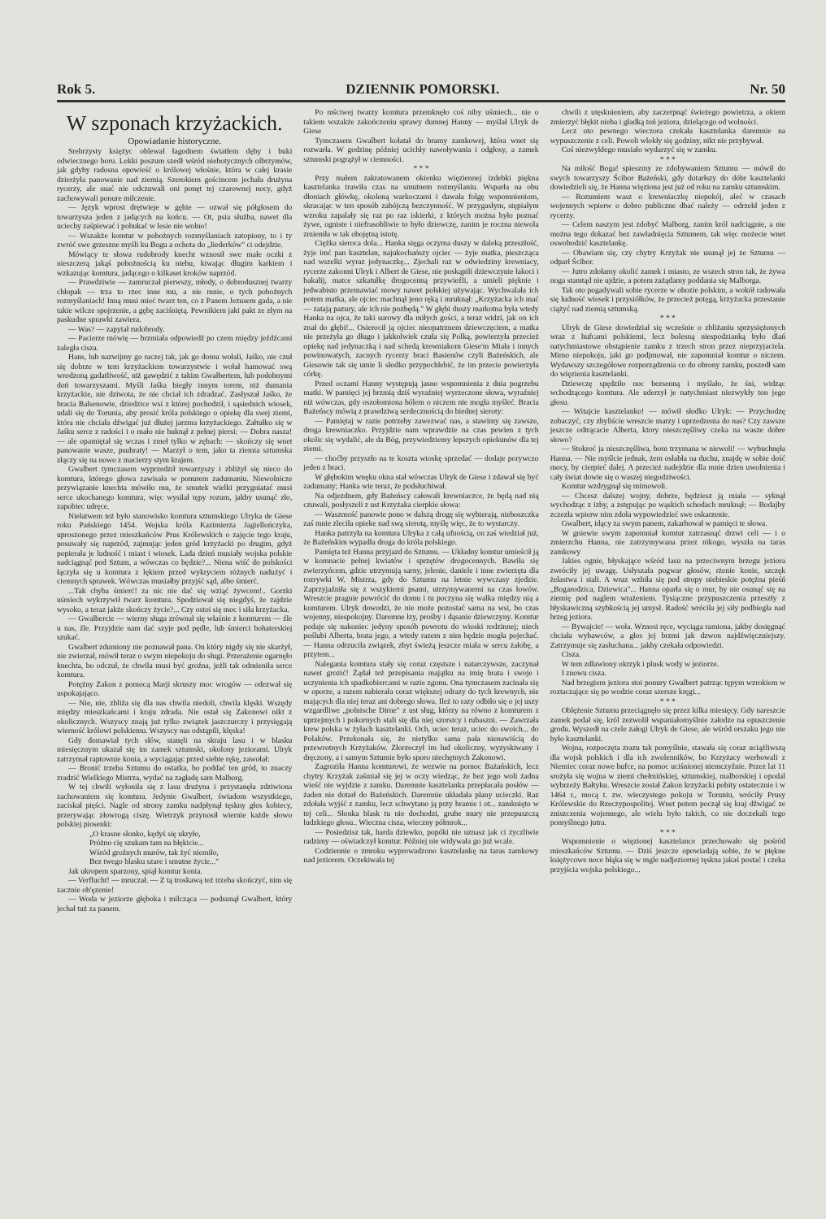Rok 5. DZIENNIK POMORSKI. Nr. 50
W szponach krzyżackich.
Opowiadanie historyczne.
Srebrzysty księżyc oblewał łagodnem światłem dęby i buki odwiecznego boru. Lekki poszum szedł wśród niebotycznych olbrzymów, jak gdyby radosna opowieść o królowej włośnie, która w całej krasie dzierżyła panowanie nad ziemią. Szerokiem gościncem jechała drużyna rycerzy, ale snać nie odczuwali oni ponęt tej czarownej nocy, gdyż zachowywali ponure milczenie.
— Język wprost drętwieje w gębie — ozwał się półgłosem do towarzysza jeden z jadących na końcu. — Ot, psia służba, nawet dla uciechy zaśpiewać i pohukać w lesie nie wolno!
— Wszakże komtur w pobożnych rozmyślaniach zatopiony, to i ty zwróć swe grzeszne myśli ku Bogu a ochota do „liederków" ci odejdzie.
Mówiący te słowa rudobrody knecht wznosił swe małe oczki z nieszczerą jakąś pobożnością ku niebu, kiwając długim karkiem i wzkazując komtura, jadącego o kilkaset kroków naprzód.
— Prawdziwie — zamruczał pierwszy, młody, o dobrodusznej twarzy chłopak — trza to rzec inne mu, a nie mnie, o tych pobożnych rozmyślaniach! Inną musi mieć twarz ten, co z Panem Jezusem gada, a nie takie wilcze spojrzenie, a gębę zaciśniętą. Pewnikiem jaki pakt ze złym na paskudne sprawki zawiera.
— Was? — zapytał rudobrody.
— Pacierze mówię — brzmiała odpowiedź po czem między jeźdźcami zaległa cisza.
Hans, lub nazwijmy go raczej tak, jak go domu wołali, Jaśko, nie czuł się dobrze w tem krzyżackiem towarzystwie i wołał hamować swą wrodzoną gadatliwość, niż gawędzić z takim Gwałbertem, lub podobnymi doń towarzyszami. Myśli Jaśka biegły innym torem, niż dumania krzyżackie, nie dziwota, że nie chciał ich zdradzać. Zasłyszał Jaśko, że bracia Balsenowie, dziedzice wsi z której pochodził, i sąsiednich wiosek, udali się do Torunia, aby prosić króla polskiego o opiekę dla swej ziemi, która nie chciała dźwigać już dłużej jarzma krzyżackiego. Załtułko się w Jaśku serce z radości i o mało nie huknął z pełnej piersi: — Dobra nasza! — ale opamiętał się wczas i zmeł tylko w zębach: — skończy się wnet panowanie wasze, psubraty! — Marzył o tem, jako ta ziemia sztumska złączy się na nowo z macierzy stym krajem.
Gwalbert tymczasem wyprzedził towarzyszy i zbliżył się nieco do komtura, którego głowa zawisała w ponurem zadumaniu. Niewolnicze przywiązanie knechta mówiło mu, że smutek wielki przygniatać musi serce ukochanego komtura, więc wysilał tępy rozum, jakby usunąć zło, zapobiec udręce.
Niełatwem też było stanowisko komtura sztumskiego Ulryka de Giese roku Pańskiego 1454. Wojska króla Kazimierza Jagiellończyka, uproszonego przez mieszkańców Prus Królewskich o zajęcie tego kraju, posuwały się naprzód, zajmując jeden gród krzyżacki po drugim, gdyż popierała je ludność i miast i wiosek. Lada dzień musiały wojska polskie nadciągnąć pod Sztum, a wówczas co będzie?... Niena wiść do polskości łączyła się u komtura z lękiem przed wykryciem różnych nadużyć i ciemnych sprawek. Wówczas musiałby przyjść sąd, albo śmierć.
...Tak chyba śmierć! za nic nie dać się wziąć żywcem!.. Gorzki uśmiech wykrzywił twarz komtura. Spodziewał się niegdyś, że zajdzie wysoko, a teraz jakże skończy życie?... Czy ostoi się moc i siła krzyżacka.
— Gwalbercie — wierny sługa zrównał się właśnie z komturem — źle u nas, źle. Przyjdzie nam dać szyje pod pędle, lub śmierci bohaterskiej szukać.
Gwalbert zdumiony nie poznawał pana. On który nigdy się nie skarżył, nie zwierzał, mówił teraz o swym niepokoju do sługi. Przerażenie ogarnęło knechta, bo odczuł, że chwila musi być groźna, jeżli tak odmieniła serce komtura.
Potężny Zakon z pomocą Marji skruszy moc wrogów — odezwał się uspokajająco.
— Nie, nie, zbliża się dla nas chwila niedoli, chwila klęski. Wszędy między mieszkańcami i kraju zdrada. Nie ostał się Zakonowi nikt z okolicznych. Wszyscy znają już tylko związek jaszczurczy i przysięgają wierność królowi polskiemu. Wszyscy nas odstąpili, klęska!
Gdy domawiał tych słów, stanęli na skraju lasu i w blasku miesięcznym ukazał się im zamek sztumski, okolony jeziorami. Ulryk zatrzymał raptownie konia, a wyciągając przed siebie rękę, zawołał:
— Bronić trzeba Sztumu do ostatka, bo poddać ten gród, to znaczy zradzić Wielkiego Mistrza, wydać na zagładę sam Malborg.
W tej chwili wyłoniła się z lasu drużyna i przystanęła zdziwiona zachowaniem się komtura. Jedynie Gwalbert, świadom wszystkiego, zaciskał pięści. Nagle od strony zamku nadpłynął tęskny głos kobiecy, przerywając złowrogą ciszę. Wietrzyk przynosił wiernie każde słowo polskiej piosenki:
„O krasne słonko, kędyś się ukryło,
Próżno cię szukam tam na błękicie...
Wśród groźnych murów, tak żyć niemiło,
Bez twego blasku szare i smutne życie..."
Jak ukropem sparzony, spiął komtur konia.
— Verflucht! — mruczał. — Z tą troskawą też trzeba skończyć, nim się zacznie ob'ęzenie!
— Woda w jeziorze głęboka i milcząca — podsunął Gwalbert, który jechał tuż za panem.
Po mściwej twarzy komtura przemknęło coś niby uśmiech... nie o takiem wszakże zakończeniu sprawy dumnej Hanny — myślał Ulryk de Giese
Tymczasem Gwalbert kołatał do bramy zamkowej, która wnet się rozwarła. W godzinę później ucichły nawoływania i odgłosy, a zamek sztumski pogrążył w ciemności.
* * *
Przy małem zakratowanem okienku więziennej izdebki piękna kasztelanka trawiła czas na smutnem rozmyślaniu. Wsparła na obu dłoniach główkę, okoloną warkoczami i dawała folgę wspomnieniom, skracając w ten sposób zabójczą bezczynność. W przygasłym, stępiałym wzroku zapalały się raz po raz iskierki, z których można było poznać żywe, ogniste i niefrasobliwie to było dziewczę, zanim je roczna niewola zmieniła w tak obojętną istotę.
Ciężka sieroca dola... Hanka sięga oczyma duszy w daleką przeszłość, żyje imć pan kasztelan, najukochańszy ojciec — żyje matka, pieszcząca nad wszelki wyraz jedynaczkę... Zjechali raz w odwiedziny krewniacy, rycerze zakonni Ulryk i Albert de Giese, nie poskąpili dziewczynie łakoci i bakalij, matce szkatułkę drogocenną przywieźli, a umieli pięknie i jedwabisto przemawiać mowy nawet polskiej używając. Wychwalała ich potem matka, ale ojciec machnął jeno ręką i mruknął: „Krzyżacka ich mać — zatają pazury, ale ich nie pozbędą." W głębi duszy markotna była wtedy Hanka na ojca, że taki surowy dla miłych gości, a teraz widzi, jak on ich znał do głębi!... Osierocił ją ojciec nieopatrznem dziewczęciem, a matka nie przeżyła go długo i jakkolwiek czuła się Polką, powierzyła przecież opiekę nad jedynaczką i nad schedą krewniakom Giese'm Miała i innych powinowatych, zacnych rycerzy braci Basienów czyli Bażeńskich, ale Giesowie tak się umie li słodko przypochlebić, że im przecie powierzyła córkę.
Przed oczami Hanny występują jasno wspomnienia z dnia pogrzebu matki. W pamięci jej brzmią dziś wyraźniej wyrzeczone słowa, wyraźniej niż wówczas, gdy oszołomiona bólem o niczem nie mogła myśleć. Bracia Bażeńscy mówią z prawdziwą serdecznością do biednej sieroty:
— Pamiętaj w razie potrzeby zawezwać nas, a stawimy się zawsze, droga krewniaczko. Przyjdzie nam wprawdzie na czas pewien z tych okolic się wydalić, ale da Bóg, przywiedziemy lepszych opiekunów dla tej ziemi.
— choćby przyszło na te koszta wioskę sprzedać — dodaje porywczo jeden z braci.
W głębokim wnęku okna stał wówczas Ulryk de Giese i zdawał się być zadumany; Hanka wie teraz, że podsłuchiwał.
Na odjezdnem, gdy Bażeńscy całowali krewniaczce, że będą nad nią czuwali, posłyszeli z ust Krzyżaka cierpkie słowa:
— Waszmość panowie pono w dalszą drogę się wybierają, nieboszczka zaś mnie zleciła opieke nad swą sierotą, myślę więc, że to wystarczy.
Hanka patrzyła na komtura Ulryka z całą ufnością, on zaś wiedział już, że Bażeńskim wypadła droga do króla polskiego.
Pamięta też Hanna przyjazd do Sztumu. — Układny komtur umieścił ją w komnacie pełnej kwiatów i sprzętów drogocennych. Bawiła się zwierzyńcem, gdzie utrzymują sarny, jelenie, daniele i inne zwierzęta dla rozrywki W. Mistrza, gdy do Sztumu na letnie wywczasy zjedzie. Zaprzyjaźniła się z wszykiemi psami, utrzymywanemi na czas łowów. Wreszcie pragnie powrócić do domu i tu poczyna się walka między nią a komturem. Ulryk dowodzi, że nie może pozostać sama na wsi, bo czas wojenny, niespokojny. Daremne łzy, prośby i dąsanie dziewczyny. Komtur podaje się nakoniec jedyny sposób powrotu do wioski rodzinnej; niech poślubi Alberta, brata jego, a wtedy razem z nim będzie mogła pojechać. — Hanna odrzuciła związek, zbyt świeżą jeszcze miała w sercu żałobę, a przytem...
Nalegania komtura stały się coraz częstsze i natarczywsze, zaczynał nawet grozić! Żądał też przepisania majątku na imię brata i swoje i uczynienia ich spadkobiercami w razie zgonu. Ona tymczasem zacinała się w oporze, a razem nabierała coraz większej odrazy do tych krewnych, nie mających dla niej teraz ani dobrego słowa. Ileż to razy odbiło się o jej uszy wzgardliwe „polnische Dirne" z ust sług, którzy na równo z komturem z uprzejmych i pokornych stali się dla niej szorstcy i rubaszni. — Zawrzała krew polska w żyłach kasztelanki. Och, uciec teraz, uciec do swoich... do Polaków. Przekonała się, że nietylko sama pała nienawiścią do przewrotnych Krzyżaków. Złorzeczył im lud okoliczny, wyzyskiwany i dręczony, a i samym Sztumie było sporo niechętnych Zakonowi.
Zagroziła Hanna komturowi, że wezwie na pomoc Bażańskich, lecz chytry Krzyżak zaśmiał się jej w oczy wiedząc, że bez jego woli żadna wieść nie wyjdzie z zamku. Daremnie kasztelanka przepłacała posłów — żaden nie dotarł do Bażeńskich. Daremnie układała plany ucieczki. Raz zdołała wyjść z zamku, lecz schwytano ją przy bramie i ot... zamknięto w tej celi... Słonka blask tu nie dochodzi, grube mury nie przepuszczą ludzkiego głosu.. Wieczna cisza, wieczny półmrok...
— Posiedzisz tak, harda dziewko, popóki nie uznasz jak ci życzliwie radzimy — oświadczył komtur. Później nie widywała go już wcale.
Codziennie o zmroku wyprowadzono kasztelankę na taras zamkowy nad jeziorem. Oczekiwała tej
chwili z utęsknieniem, aby zaczerpnąć świeżego powietrza, a okiem zmierzyć błękit nieba i gładką toń jeziora, dzielącego od wolności.
Lecz oto pewnego wieczora czekała kasztelanka daremnie na wypuszczenie z celi. Powoli wlokły się godziny, nikt nie przybywał.
Coś niezwykłego musiało wydarzyć się w zamku.
* * *
Na miłość Boga! spieszmy ze zdobywaniem Sztumu — mówił do swych towarzyszy Ścibor Bażeński, gdy dotarłszy do dóbr kasztelanki dowiedzieli się, że Hanna więziona jest już od roku na zamku sztumskim.
— Rozumiem wasz o krewniaczkę niepokój, aleć w czasach wojennych wpierw o dobro publiczne dbać należy — odrzekł jeden z rycerzy.
— Celem naszym jest zdobyć Malborg, zanim król nadciągnie, a nie można tego dokazać bez zawładnięcia Sztumem, tak więc możecie wnet oswobodzić kasztelankę.
— Obawiam się, czy chytry Krzyżak nie usunął jej ze Sztumu — odparł Ścibor.
— Jutro zdołamy okolić zamek i miasto, ze wszech stron tak, że żywa noga stamtąd nie ujdzie, a potem zażądamy poddania się Malborga.
Tak oto pogadywali sobie rycerze w obozie polskim, a wokół radowała się ludność wiosek i przysiółków, że przecież potęgą, krzyżacka przestanie ciążyć nad ziemią sztumską.
* * *
Ulryk de Giese dowiedział się wcześnie o zbliżaniu sprzysiężonych wraz z hufcami polskiemi, lecz bolesną niespodzianką było dlań natychmiastowe obstąpienie zamku z trzech stron przez nieprzyjaciela. Mimo niepokoju, jaki go podjmował, nie zapomniał komtur o niczem. Wydawszy szczegółowe rozporządzenia co do obrony zamku, poszedł sam do więzienia kasztelanki.
Dziewczę spędziło noc bezsenną i myślało, że śni, widząc wchodzącego komtura. Ale uderzył je natychmiast niezwykły ton jego głosu.
— Witajcie kasztelanko! — mówił słodko Ulryk: — Przychodzę zobaczyć, czy zbyliście wreszcie marzy i uprzedzenia do nas? Czy zawsze jeszcze odtrącacie Alberta, ktory nieszczęśliwy czeka na wasze dobre słowo?
— Stokroć ja nieszczęśliwa, bom trzymana w niewoli! — wybuchnęła Hanna. — Nie myślcie jednak, żem osłabła na duchu, znajdę w sobie dość mocy, by cierpieć dalej. A przecież nadejdzie dla mnie dzien uwolnienia i cały świat dowie się o waszej niegodziwości.
Komtur wzdrygnął się mimowoli.
— Chcesz dalszej wojny, dobrze, będziesz ją miała — syknął wychodząc z izby, a zstępując po wąskich schodach mruknął; — Bodajby zczezła wpierw nim zdoła wypowiedzieć swe oskarzenie.
Gwalbert, idący za swym panem, zakarbował w pamięci te słowa.
W gniewie swym zapomniał komtur zatrzasnąć drzwi celi — i o zmierzchu Hanna, nie zatrzymywana przez nikogo, wyszła na taras zamkowy
Jakies ognie, błyskające wśród lasu na przeciwnym brzegu jeziora zwróciły jej uwagę. Usłyszała pogwar głosów, rżenie konie, szczęk żelastwa i stali. A wraz wzbiła się pod stropy niebieskie potężna pieśń „Bogarodzica, Dziewica"... Hanna oparła się o mur, by nie osunąć się na ziemię pod naglem wrażeniem. Tysiączne przypuszczenia przeszły z błyskawiczną szybkością jej umysł. Radość wróciła jej siły podbiegła nad brzeg jeziora.
— Bywajcie! — woła. Wznosi ręce, wyciąga ramiona, jakby dosięgnąć chciała wybawców, a głos jej brzmi jak dzwon najdźwięczniejszy. Zatrzymuje się zasłuchana... jakby czekała odpowiedzi.
Cisza.
W tem zdławiony okrzyk i plusk wody w jeziorze.
I znowu cisza.
Nad brzegiem jeziora stoi ponury Gwalbert patrząc tępym wzrokiem w roztaczające się po wodzie coraz szersze kręgi...
* * *
Oblężenie Sztumu przeciągnęło się przez kilka miesięcy. Gdy nareszcie zamek podał się, król zezwolił wspaniałomyślnie załodze na opuszczenie grodu. Wyszedł na czele załogi Ulryk de Giese, ale wśród orszaku jego nie było kasztelanki.
Wojna, rozpoczęta zrazu tak pomyślnie, stawała się coraz uciążliwszą dla wojsk polskich i dla ich zwolenników, bo Krzyżacy werbowali z Niemiec coraz nowe hufce, na pomoc uciśnionej niemczyźnie. Przez lat 11 srożyła się wojna w ziemi chełmińskiej, sztumskiej, malborskiej i opodal wybrzeży Bałtyku. Wreszcie został Zakon krzyżacki pobity ostatecznie i w 1464 r., mocą t. zw. wieczystego pokoju w Toruniu, wróciły Prusy Królewskie do Rzeczypospolitej. Wnet potem począł się kraj dźwigać ze zniszczenia wojennego, ale wielu było takich, co nie doczekali tego pomyślnego jutra.
* * *
Wspomnienie o więzionej kasztelance przechowało się pośród mieszkańców Sztumu. — Dziś jeszcze opowiadają sobie, że w piękne księżycowe noce błąka się w mgle nadjeziornej tęskna jakaś postać i czeka przyjścia wojska polskiego...